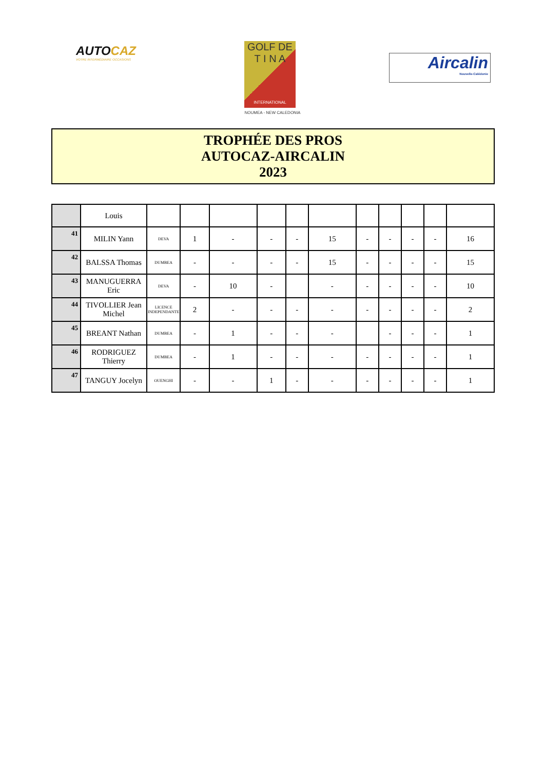AUTOCAZ
VOTRE INTERMÉDIAIRE OCCASIONS
GOLF DE
T I N A
INTERNATIONAL
NOUMEA - NEW CALEDONIA
Aircalin
Nouvelle-Calédonie
TROPHÉE DES PROS
AUTOCAZ-AIRCALIN
2023
| | Louis | | | | | | | | | | | |
| 41 | MILIN Yann | DEVA | 1 | - | - | - | 15 | - | - | - | - | 16 |
| 42 | BALSSA Thomas | DUMBEA | - | - | - | - | 15 | - | - | - | - | 15 |
| 43 | MANUGUERRA Eric | DEVA | - | 10 | - | | - | - | - | - | - | 10 |
| 44 | TIVOLLIER Jean Michel | LICENCE INDEPENDANTE | 2 | - | - | - | - | - | - | - | - | 2 |
| 45 | BREANT Nathan | DUMBEA | - | 1 | - | - | - | | - | - | - | 1 |
| 46 | RODRIGUEZ Thierry | DUMBEA | - | 1 | - | - | - | - | - | - | - | 1 |
| 47 | TANGUY Jocelyn | OUENGHI | - | - | 1 | - | - | - | - | - | - | 1 |